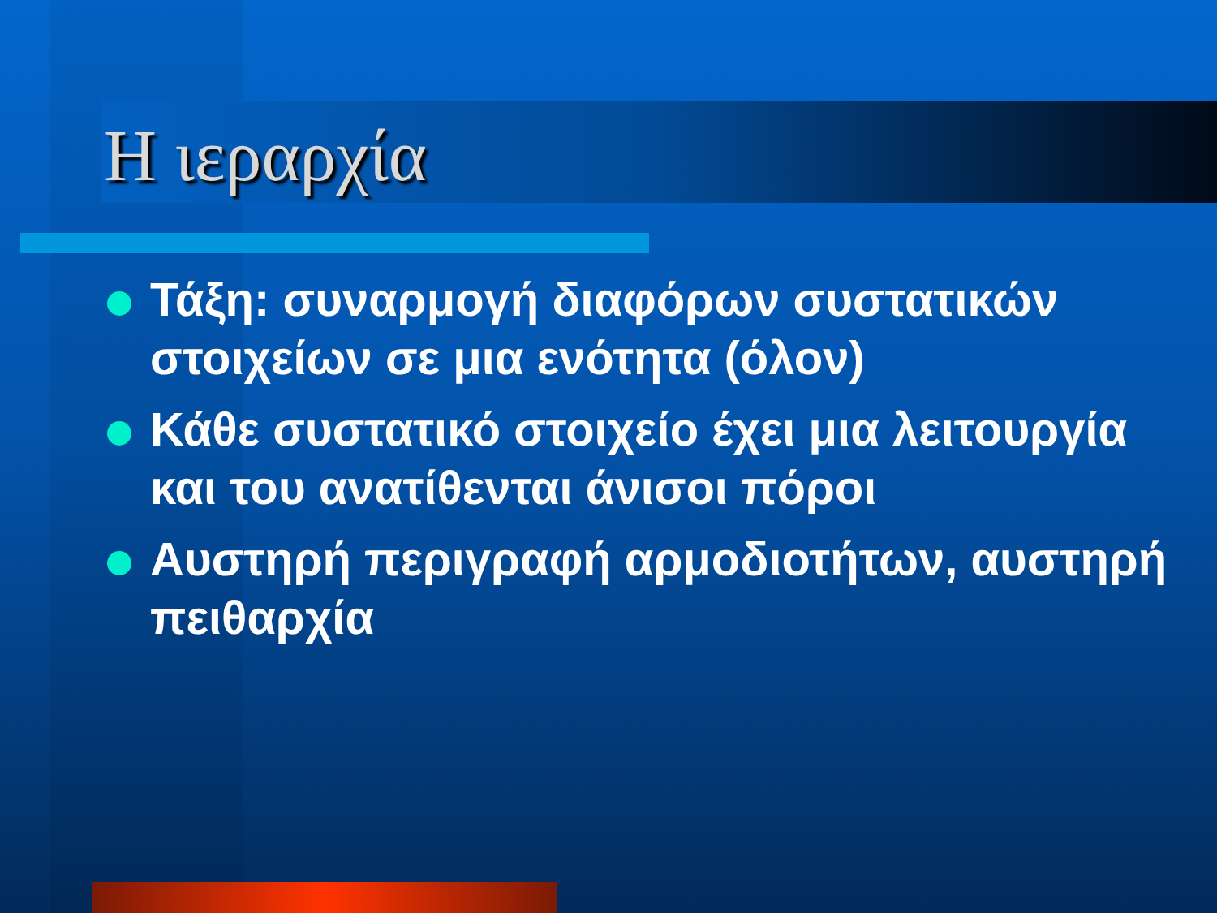Η ιεραρχία
Τάξη: συναρμογή διαφόρων συστατικών στοιχείων σε μια ενότητα (όλον)
Κάθε συστατικό στοιχείο έχει μια λειτουργία και του ανατίθενται άνισοι πόροι
Αυστηρή περιγραφή αρμοδιοτήτων, αυστηρή πειθαρχία